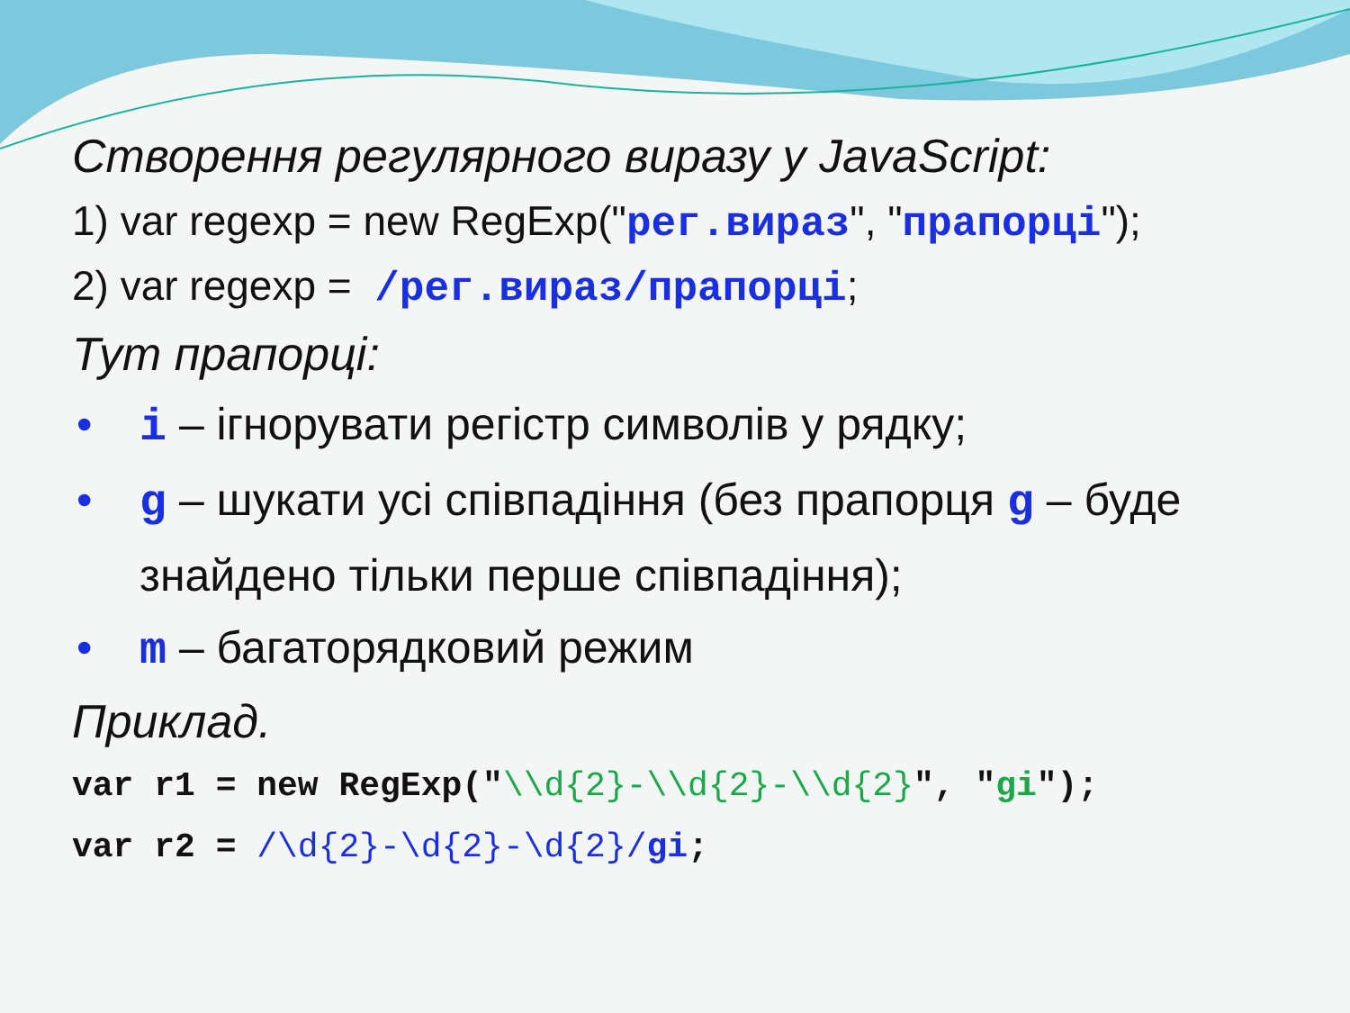Створення регулярного виразу у JavaScript:
1) var regexp = new RegExp("рег.вираз", "прапорці");
2) var regexp = /рег.вираз/прапорці;
Тут прапорці:
• i – ігнорувати регістр символів у рядку;
• g – шукати усі співпадіння (без прапорця g – буде знайдено тільки перше співпадіння);
• m – багаторядковий режим
Приклад.
var r1 = new RegExp("\\d{2}-\\d{2}-\\d{2}", "gi");
var r2 = /\d{2}-\d{2}-\d{2}/gi;